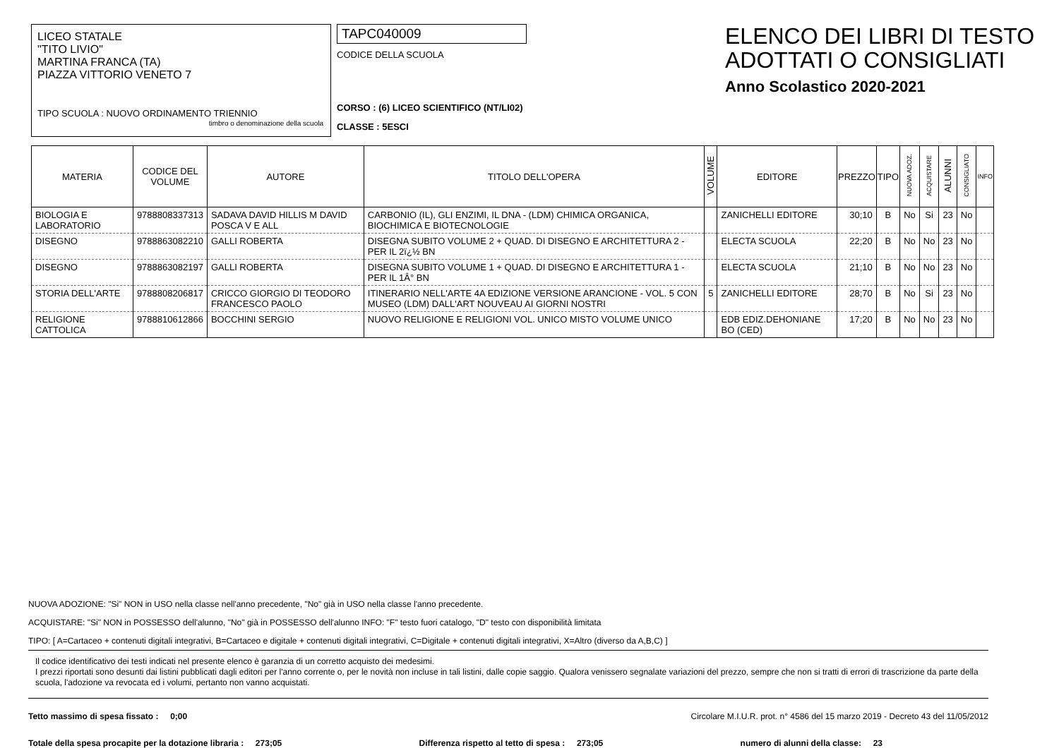LICEO STATALE
"TITO LIVIO"
MARTINA FRANCA (TA)
PIAZZA VITTORIO VENETO 7
TIPO SCUOLA : NUOVO ORDINAMENTO TRIENNIO
timbro o denominazione della scuola
TAPC040009
CODICE DELLA SCUOLA
CORSO : (6) LICEO SCIENTIFICO (NT/LI02)
CLASSE : 5ESCI
ELENCO DEI LIBRI DI TESTO
ADOTTATI O CONSIGLIATI
Anno Scolastico 2020-2021
| MATERIA | CODICE DEL VOLUME | AUTORE | TITOLO DELL'OPERA | VOLUME | EDITORE | PREZZO | TIPO | NUOVA ADOZ. | ACQUISTARE | ALUNNI | CONSIGLIATO | INFO |
| --- | --- | --- | --- | --- | --- | --- | --- | --- | --- | --- | --- | --- |
| BIOLOGIA E LABORATORIO | 9788808337313 | SADAVA DAVID HILLIS M DAVID POSCA V E ALL | CARBONIO (IL), GLI ENZIMI, IL DNA - (LDM) CHIMICA ORGANICA, BIOCHIMICA E BIOTECNOLOGIE | | ZANICHELLI EDITORE | 30;10 | B | No | Si | 23 | No | |
| DISEGNO | 9788863082210 | GALLI ROBERTA | DISEGNA SUBITO VOLUME 2 + QUAD. DI DISEGNO E ARCHITETTURA 2 - PER IL 2ï¿½ BN | | ELECTA SCUOLA | 22;20 | B | No | No | 23 | No | |
| DISEGNO | 9788863082197 | GALLI ROBERTA | DISEGNA SUBITO VOLUME 1 + QUAD. DI DISEGNO E ARCHITETTURA 1 - PER IL 1Â° BN | | ELECTA SCUOLA | 21;10 | B | No | No | 23 | No | |
| STORIA DELL'ARTE | 9788808206817 | CRICCO GIORGIO DI TEODORO FRANCESCO PAOLO | ITINERARIO NELL'ARTE 4A EDIZIONE VERSIONE ARANCIONE - VOL. 5 CON MUSEO (LDM) DALL'ART NOUVEAU AI GIORNI NOSTRI | 5 | ZANICHELLI EDITORE | 28;70 | B | No | Si | 23 | No | |
| RELIGIONE CATTOLICA | 9788810612866 | BOCCHINI SERGIO | NUOVO RELIGIONE E RELIGIONI VOL. UNICO MISTO VOLUME UNICO | | EDB EDIZ.DEHONIANE BO (CED) | 17;20 | B | No | No | 23 | No | |
NUOVA ADOZIONE: "Si" NON in USO nella classe nell'anno precedente, "No" già in USO nella classe l'anno precedente.
ACQUISTARE: "Si" NON in POSSESSO dell'alunno, "No" già in POSSESSO dell'alunno INFO: "F" testo fuori catalogo, "D" testo con disponibilità limitata
TIPO: [ A=Cartaceo + contenuti digitali integrativi, B=Cartaceo e digitale + contenuti digitali integrativi, C=Digitale + contenuti digitali integrativi, X=Altro (diverso da A,B,C) ]
Il codice identificativo dei testi indicati nel presente elenco è garanzia di un corretto acquisto dei medesimi.
I prezzi riportati sono desunti dai listini pubblicati dagli editori per l'anno corrente o, per le novità non incluse in tali listini, dalle copie saggio. Qualora venissero segnalate variazioni del prezzo, sempre che non si tratti di errori di trascrizione da parte della scuola, l'adozione va revocata ed i volumi, pertanto non vanno acquistati.
Tetto massimo di spesa fissato : 0;00 Circolare M.I.U.R. prot. n° 4586 del 15 marzo 2019 - Decreto 43 del 11/05/2012
Totale della spesa procapite per la dotazione libraria : 273;05 Differenza rispetto al tetto di spesa : 273;05 numero di alunni della classe: 23